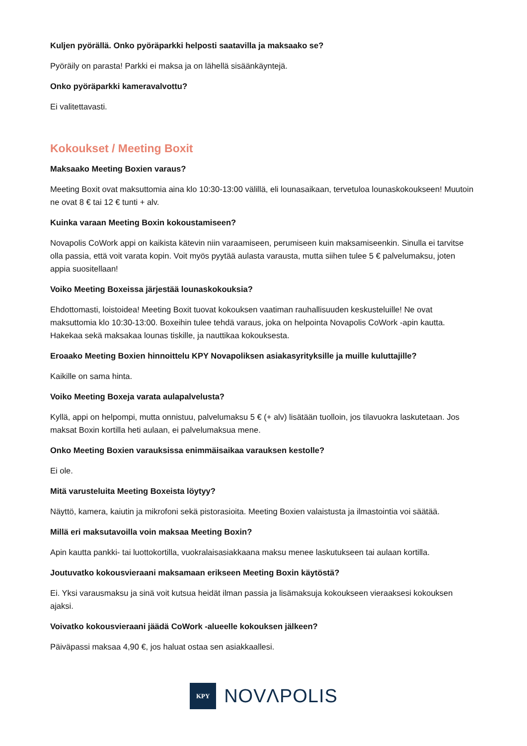Kuljen pyörällä. Onko pyöräparkki helposti saatavilla ja maksaako se?
Pyöräily on parasta! Parkki ei maksa ja on lähellä sisäänkäyntejä.
Onko pyöräparkki kameravalvottu?
Ei valitettavasti.
Kokoukset / Meeting Boxit
Maksaako Meeting Boxien varaus?
Meeting Boxit ovat maksuttomia aina klo 10:30-13:00 välillä, eli lounasaikaan, tervetuloa lounaskokoukseen! Muutoin ne ovat 8 € tai 12 € tunti + alv.
Kuinka varaan Meeting Boxin kokoustamiseen?
Novapolis CoWork appi on kaikista kätevin niin varaamiseen, perumiseen kuin maksamiseenkin. Sinulla ei tarvitse olla passia, että voit varata kopin. Voit myös pyytää aulasta varausta, mutta siihen tulee 5 € palvelumaksu, joten appia suositellaan!
Voiko Meeting Boxeissa järjestää lounaskokouksia?
Ehdottomasti, loistoidea! Meeting Boxit tuovat kokouksen vaatiman rauhallisuuden keskusteluille! Ne ovat maksuttomia klo 10:30-13:00. Boxeihin tulee tehdä varaus, joka on helpointa Novapolis CoWork -apin kautta. Hakekaa sekä maksakaa lounas tiskille, ja nauttikaa kokouksesta.
Eroaako Meeting Boxien hinnoittelu KPY Novapoliksen asiakasyrityksille ja muille kuluttajille?
Kaikille on sama hinta.
Voiko Meeting Boxeja varata aulapalvelusta?
Kyllä, appi on helpompi, mutta onnistuu, palvelumaksu 5 € (+ alv) lisätään tuolloin, jos tilavuokra laskutetaan. Jos maksat Boxin kortilla heti aulaan, ei palvelumaksua mene.
Onko Meeting Boxien varauksissa enimmäisaikaa varauksen kestolle?
Ei ole.
Mitä varusteluita Meeting Boxeista löytyy?
Näyttö, kamera, kaiutin ja mikrofoni sekä pistorasioita. Meeting Boxien valaistusta ja ilmastointia voi säätää.
Millä eri maksutavoilla voin maksaa Meeting Boxin?
Apin kautta pankki- tai luottokortilla, vuokralaisasiakkaana maksu menee laskutukseen tai aulaan kortilla.
Joutuvatko kokousvieraani maksamaan erikseen Meeting Boxin käytöstä?
Ei. Yksi varausmaksu ja sinä voit kutsua heidät ilman passia ja lisämaksuja kokoukseen vieraaksesi kokouksen ajaksi.
Voivatko kokousvieraani jäädä CoWork -alueelle kokouksen jälkeen?
Päiväpassi maksaa 4,90 €, jos haluat ostaa sen asiakkaallesi.
KPY
NOVΛPOLIS